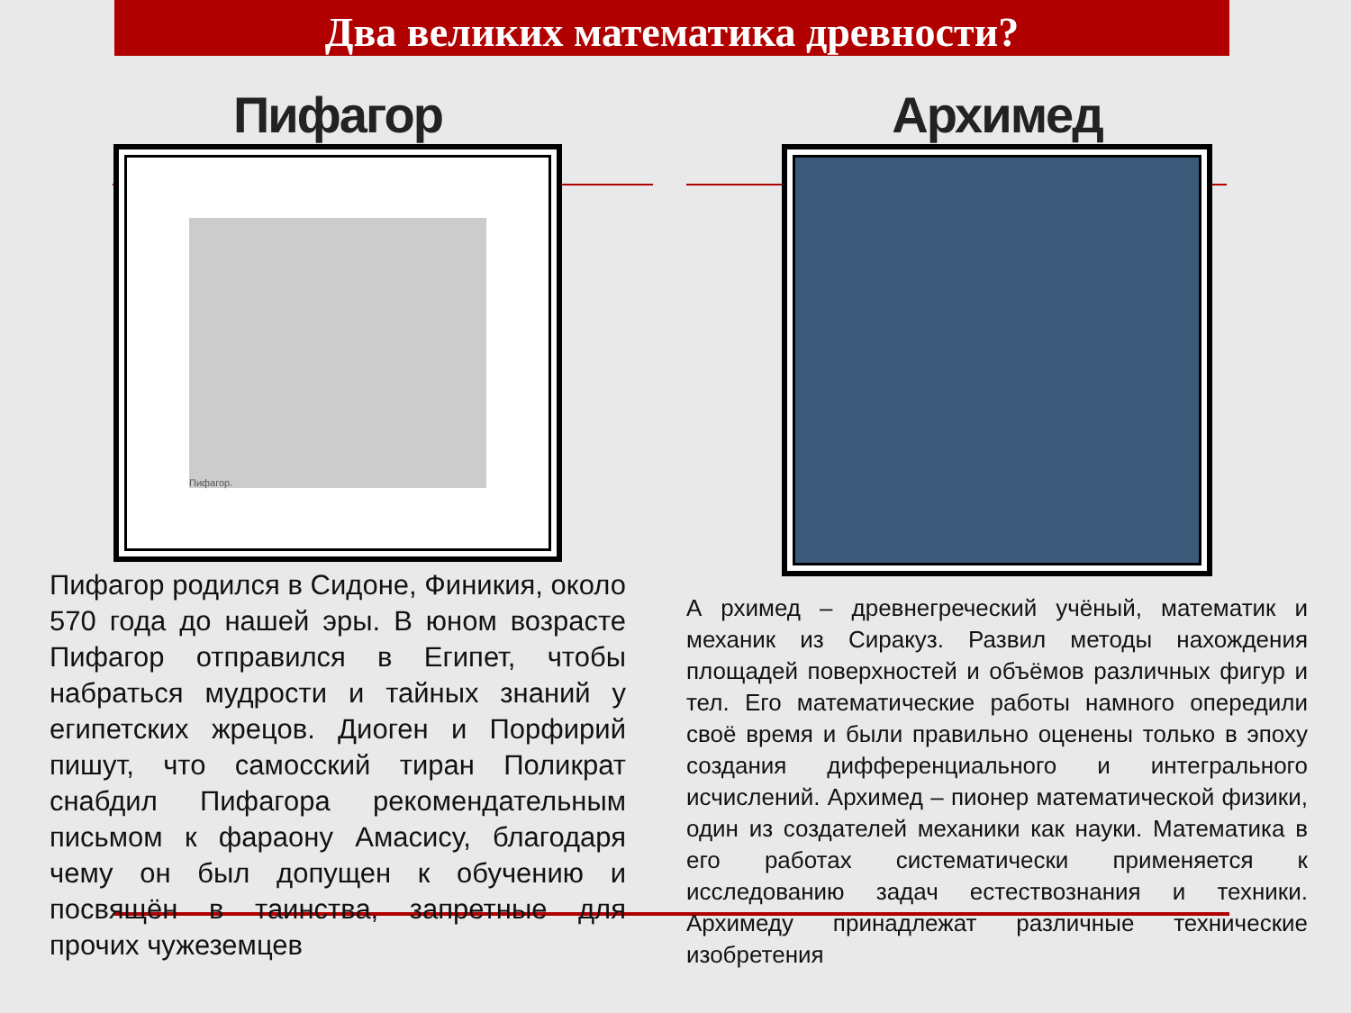Два великих математика древности?
Пифагор
Пифагор.
Пифагор родился в Сидоне, Финикия, около 570 года до нашей эры. В юном возрасте Пифагор отправился в Египет, чтобы набраться мудрости и тайных знаний у египетских жрецов. Диоген и Порфирий пишут, что самосский тиран Поликрат снабдил Пифагора рекомендательным письмом к фараону Амасису, благодаря чему он был допущен к обучению и посвящён в таинства, запретные для прочих чужеземцев
Архимед
А рхимед – древнегреческий учёный, математик и механик из Сиракуз. Развил методы нахождения площадей поверхностей и объёмов различных фигур и тел. Его математические работы намного опередили своё время и были правильно оценены только в эпоху создания дифференциального и интегрального исчислений. Архимед – пионер математической физики, один из создателей механики как науки. Математика в его работах систематически применяется к исследованию задач естествознания и техники. Архимеду принадлежат различные технические изобретения